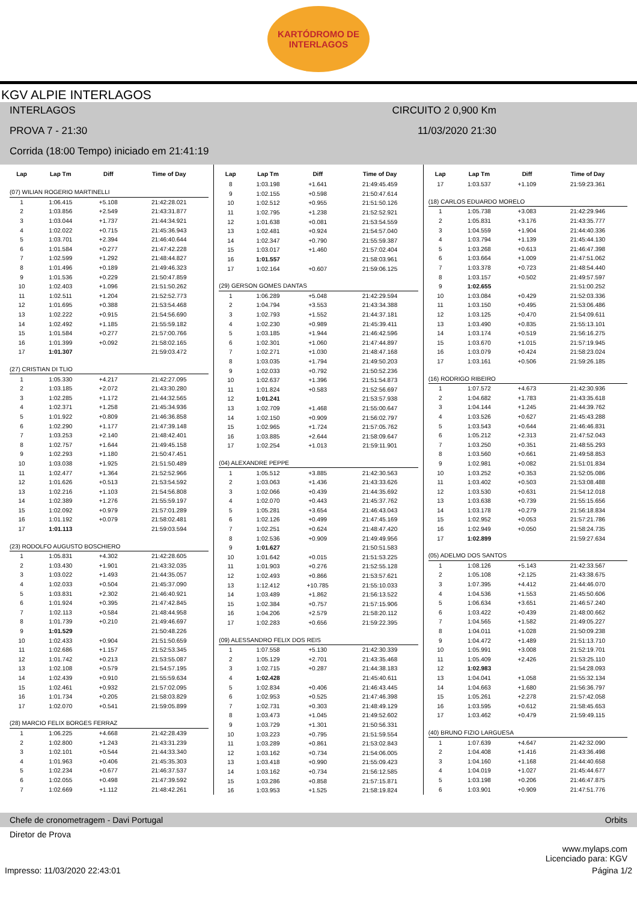KARTÓDROMO DE
INTERLAGOS
KGV ALPIE INTERLAGOS
INTERLAGOS CIRCUITO 2 0,900 Km
PROVA 7 - 21:30 11/03/2020 21:30
Corrida (18:00 Tempo) iniciado em 21:41:19
| Lap | Lap Tm | Diff | Time of Day |
| --- | --- | --- | --- |
| (07) WILIAN ROGERIO MARTINELLI | | | |
| 1 | 1:06.415 | +5.108 | 21:42:28.021 |
| 2 | 1:03.856 | +2.549 | 21:43:31.877 |
| 3 | 1:03.044 | +1.737 | 21:44:34.921 |
| 4 | 1:02.022 | +0.715 | 21:45:36.943 |
| 5 | 1:03.701 | +2.394 | 21:46:40.644 |
| 6 | 1:01.584 | +0.277 | 21:47:42.228 |
| 7 | 1:02.599 | +1.292 | 21:48:44.827 |
| 8 | 1:01.496 | +0.189 | 21:49:46.323 |
| 9 | 1:01.536 | +0.229 | 21:50:47.859 |
| 10 | 1:02.403 | +1.096 | 21:51:50.262 |
| 11 | 1:02.511 | +1.204 | 21:52:52.773 |
| 12 | 1:01.695 | +0.388 | 21:53:54.468 |
| 13 | 1:02.222 | +0.915 | 21:54:56.690 |
| 14 | 1:02.492 | +1.185 | 21:55:59.182 |
| 15 | 1:01.584 | +0.277 | 21:57:00.766 |
| 16 | 1:01.399 | +0.092 | 21:58:02.165 |
| 17 | 1:01.307 | | 21:59:03.472 |
| (27) CRISTIAN DI TLIO | | | |
| 1 | 1:05.330 | +4.217 | 21:42:27.095 |
| 2 | 1:03.185 | +2.072 | 21:43:30.280 |
| 3 | 1:02.285 | +1.172 | 21:44:32.565 |
| 4 | 1:02.371 | +1.258 | 21:45:34.936 |
| 5 | 1:01.922 | +0.809 | 21:46:36.858 |
| 6 | 1:02.290 | +1.177 | 21:47:39.148 |
| 7 | 1:03.253 | +2.140 | 21:48:42.401 |
| 8 | 1:02.757 | +1.644 | 21:49:45.158 |
| 9 | 1:02.293 | +1.180 | 21:50:47.451 |
| 10 | 1:03.038 | +1.925 | 21:51:50.489 |
| 11 | 1:02.477 | +1.364 | 21:52:52.966 |
| 12 | 1:01.626 | +0.513 | 21:53:54.592 |
| 13 | 1:02.216 | +1.103 | 21:54:56.808 |
| 14 | 1:02.389 | +1.276 | 21:55:59.197 |
| 15 | 1:02.092 | +0.979 | 21:57:01.289 |
| 16 | 1:01.192 | +0.079 | 21:58:02.481 |
| 17 | 1:01.113 | | 21:59:03.594 |
| (23) RODOLFO AUGUSTO BOSCHIERO | | | |
| 1 | 1:05.831 | +4.302 | 21:42:28.605 |
| 2 | 1:03.430 | +1.901 | 21:43:32.035 |
| 3 | 1:03.022 | +1.493 | 21:44:35.057 |
| 4 | 1:02.033 | +0.504 | 21:45:37.090 |
| 5 | 1:03.831 | +2.302 | 21:46:40.921 |
| 6 | 1:01.924 | +0.395 | 21:47:42.845 |
| 7 | 1:02.113 | +0.584 | 21:48:44.958 |
| 8 | 1:01.739 | +0.210 | 21:49:46.697 |
| 9 | 1:01.529 | | 21:50:48.226 |
| 10 | 1:02.433 | +0.904 | 21:51:50.659 |
| 11 | 1:02.686 | +1.157 | 21:52:53.345 |
| 12 | 1:01.742 | +0.213 | 21:53:55.087 |
| 13 | 1:02.108 | +0.579 | 21:54:57.195 |
| 14 | 1:02.439 | +0.910 | 21:55:59.634 |
| 15 | 1:02.461 | +0.932 | 21:57:02.095 |
| 16 | 1:01.734 | +0.205 | 21:58:03.829 |
| 17 | 1:02.070 | +0.541 | 21:59:05.899 |
| (28) MARCIO FELIX BORGES FERRAZ | | | |
| 1 | 1:06.225 | +4.668 | 21:42:28.439 |
| 2 | 1:02.800 | +1.243 | 21:43:31.239 |
| 3 | 1:02.101 | +0.544 | 21:44:33.340 |
| 4 | 1:01.963 | +0.406 | 21:45:35.303 |
| 5 | 1:02.234 | +0.677 | 21:46:37.537 |
| 6 | 1:02.055 | +0.498 | 21:47:39.592 |
| 7 | 1:02.669 | +1.112 | 21:48:42.261 |
| Lap | Lap Tm | Diff | Time of Day |
| --- | --- | --- | --- |
| 8 | 1:03.198 | +1.641 | 21:49:45.459 |
| 9 | 1:02.155 | +0.598 | 21:50:47.614 |
| 10 | 1:02.512 | +0.955 | 21:51:50.126 |
| 11 | 1:02.795 | +1.238 | 21:52:52.921 |
| 12 | 1:01.638 | +0.081 | 21:53:54.559 |
| 13 | 1:02.481 | +0.924 | 21:54:57.040 |
| 14 | 1:02.347 | +0.790 | 21:55:59.387 |
| 15 | 1:03.017 | +1.460 | 21:57:02.404 |
| 16 | 1:01.557 | | 21:58:03.961 |
| 17 | 1:02.164 | +0.607 | 21:59:06.125 |
| (29) GERSON GOMES DANTAS | | | |
| 1 | 1:06.289 | +5.048 | 21:42:29.594 |
| 2 | 1:04.794 | +3.553 | 21:43:34.388 |
| 3 | 1:02.793 | +1.552 | 21:44:37.181 |
| 4 | 1:02.230 | +0.989 | 21:45:39.411 |
| 5 | 1:03.185 | +1.944 | 21:46:42.596 |
| 6 | 1:02.301 | +1.060 | 21:47:44.897 |
| 7 | 1:02.271 | +1.030 | 21:48:47.168 |
| 8 | 1:03.035 | +1.794 | 21:49:50.203 |
| 9 | 1:02.033 | +0.792 | 21:50:52.236 |
| 10 | 1:02.637 | +1.396 | 21:51:54.873 |
| 11 | 1:01.824 | +0.583 | 21:52:56.697 |
| 12 | 1:01.241 | | 21:53:57.938 |
| 13 | 1:02.709 | +1.468 | 21:55:00.647 |
| 14 | 1:02.150 | +0.909 | 21:56:02.797 |
| 15 | 1:02.965 | +1.724 | 21:57:05.762 |
| 16 | 1:03.885 | +2.644 | 21:58:09.647 |
| 17 | 1:02.254 | +1.013 | 21:59:11.901 |
| (04) ALEXANDRE PEPPE | | | |
| 1 | 1:05.512 | +3.885 | 21:42:30.563 |
| 2 | 1:03.063 | +1.436 | 21:43:33.626 |
| 3 | 1:02.066 | +0.439 | 21:44:35.692 |
| 4 | 1:02.070 | +0.443 | 21:45:37.762 |
| 5 | 1:05.281 | +3.654 | 21:46:43.043 |
| 6 | 1:02.126 | +0.499 | 21:47:45.169 |
| 7 | 1:02.251 | +0.624 | 21:48:47.420 |
| 8 | 1:02.536 | +0.909 | 21:49:49.956 |
| 9 | 1:01.627 | | 21:50:51.583 |
| 10 | 1:01.642 | +0.015 | 21:51:53.225 |
| 11 | 1:01.903 | +0.276 | 21:52:55.128 |
| 12 | 1:02.493 | +0.866 | 21:53:57.621 |
| 13 | 1:12.412 | +10.785 | 21:55:10.033 |
| 14 | 1:03.489 | +1.862 | 21:56:13.522 |
| 15 | 1:02.384 | +0.757 | 21:57:15.906 |
| 16 | 1:04.206 | +2.579 | 21:58:20.112 |
| 17 | 1:02.283 | +0.656 | 21:59:22.395 |
| (09) ALESSANDRO FELIX DOS REIS | | | |
| 1 | 1:07.558 | +5.130 | 21:42:30.339 |
| 2 | 1:05.129 | +2.701 | 21:43:35.468 |
| 3 | 1:02.715 | +0.287 | 21:44:38.183 |
| 4 | 1:02.428 | | 21:45:40.611 |
| 5 | 1:02.834 | +0.406 | 21:46:43.445 |
| 6 | 1:02.953 | +0.525 | 21:47:46.398 |
| 7 | 1:02.731 | +0.303 | 21:48:49.129 |
| 8 | 1:03.473 | +1.045 | 21:49:52.602 |
| 9 | 1:03.729 | +1.301 | 21:50:56.331 |
| 10 | 1:03.223 | +0.795 | 21:51:59.554 |
| 11 | 1:03.289 | +0.861 | 21:53:02.843 |
| 12 | 1:03.162 | +0.734 | 21:54:06.005 |
| 13 | 1:03.418 | +0.990 | 21:55:09.423 |
| 14 | 1:03.162 | +0.734 | 21:56:12.585 |
| 15 | 1:03.286 | +0.858 | 21:57:15.871 |
| 16 | 1:03.953 | +1.525 | 21:58:19.824 |
| Lap | Lap Tm | Diff | Time of Day |
| --- | --- | --- | --- |
| 17 | 1:03.537 | +1.109 | 21:59:23.361 |
| (18) CARLOS EDUARDO MORELO | | | |
| 1 | 1:05.738 | +3.083 | 21:42:29.946 |
| 2 | 1:05.831 | +3.176 | 21:43:35.777 |
| 3 | 1:04.559 | +1.904 | 21:44:40.336 |
| 4 | 1:03.794 | +1.139 | 21:45:44.130 |
| 5 | 1:03.268 | +0.613 | 21:46:47.398 |
| 6 | 1:03.664 | +1.009 | 21:47:51.062 |
| 7 | 1:03.378 | +0.723 | 21:48:54.440 |
| 8 | 1:03.157 | +0.502 | 21:49:57.597 |
| 9 | 1:02.655 | | 21:51:00.252 |
| 10 | 1:03.084 | +0.429 | 21:52:03.336 |
| 11 | 1:03.150 | +0.495 | 21:53:06.486 |
| 12 | 1:03.125 | +0.470 | 21:54:09.611 |
| 13 | 1:03.490 | +0.835 | 21:55:13.101 |
| 14 | 1:03.174 | +0.519 | 21:56:16.275 |
| 15 | 1:03.670 | +1.015 | 21:57:19.945 |
| 16 | 1:03.079 | +0.424 | 21:58:23.024 |
| 17 | 1:03.161 | +0.506 | 21:59:26.185 |
| (16) RODRIGO RIBEIRO | | | |
| 1 | 1:07.572 | +4.673 | 21:42:30.936 |
| 2 | 1:04.682 | +1.783 | 21:43:35.618 |
| 3 | 1:04.144 | +1.245 | 21:44:39.762 |
| 4 | 1:03.526 | +0.627 | 21:45:43.288 |
| 5 | 1:03.543 | +0.644 | 21:46:46.831 |
| 6 | 1:05.212 | +2.313 | 21:47:52.043 |
| 7 | 1:03.250 | +0.351 | 21:48:55.293 |
| 8 | 1:03.560 | +0.661 | 21:49:58.853 |
| 9 | 1:02.981 | +0.082 | 21:51:01.834 |
| 10 | 1:03.252 | +0.353 | 21:52:05.086 |
| 11 | 1:03.402 | +0.503 | 21:53:08.488 |
| 12 | 1:03.530 | +0.631 | 21:54:12.018 |
| 13 | 1:03.638 | +0.739 | 21:55:15.656 |
| 14 | 1:03.178 | +0.279 | 21:56:18.834 |
| 15 | 1:02.952 | +0.053 | 21:57:21.786 |
| 16 | 1:02.949 | +0.050 | 21:58:24.735 |
| 17 | 1:02.899 | | 21:59:27.634 |
| (05) ADELMO DOS SANTOS | | | |
| 1 | 1:08.126 | +5.143 | 21:42:33.567 |
| 2 | 1:05.108 | +2.125 | 21:43:38.675 |
| 3 | 1:07.395 | +4.412 | 21:44:46.070 |
| 4 | 1:04.536 | +1.553 | 21:45:50.606 |
| 5 | 1:06.634 | +3.651 | 21:46:57.240 |
| 6 | 1:03.422 | +0.439 | 21:48:00.662 |
| 7 | 1:04.565 | +1.582 | 21:49:05.227 |
| 8 | 1:04.011 | +1.028 | 21:50:09.238 |
| 9 | 1:04.472 | +1.489 | 21:51:13.710 |
| 10 | 1:05.991 | +3.008 | 21:52:19.701 |
| 11 | 1:05.409 | +2.426 | 21:53:25.110 |
| 12 | 1:02.983 | | 21:54:28.093 |
| 13 | 1:04.041 | +1.058 | 21:55:32.134 |
| 14 | 1:04.663 | +1.680 | 21:56:36.797 |
| 15 | 1:05.261 | +2.278 | 21:57:42.058 |
| 16 | 1:03.595 | +0.612 | 21:58:45.653 |
| 17 | 1:03.462 | +0.479 | 21:59:49.115 |
| (40) BRUNO FIZIO LARGUESA | | | |
| 1 | 1:07.639 | +4.647 | 21:42:32.090 |
| 2 | 1:04.408 | +1.416 | 21:43:36.498 |
| 3 | 1:04.160 | +1.168 | 21:44:40.658 |
| 4 | 1:04.019 | +1.027 | 21:45:44.677 |
| 5 | 1:03.198 | +0.206 | 21:46:47.875 |
| 6 | 1:03.901 | +0.909 | 21:47:51.776 |
Chefe de cronometragem - Davi Portugal Orbits
Diretor de Prova
www.mylaps.com
Licenciado para: KGV
Impresso: 11/03/2020 22:43:01 Página 1/2